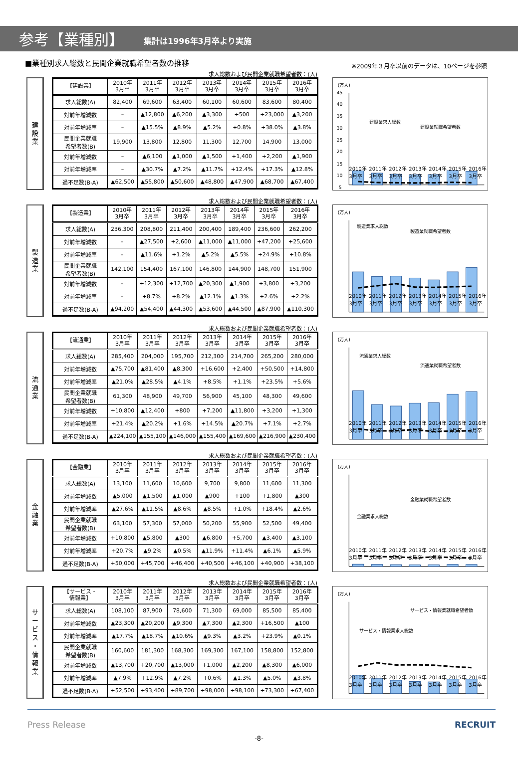参考【業種別】
集計は1996年3月卒より実施
■業種別求人総数と民間企業就職希望者数の推移
※2009年３月卒以前のデータは、10ページを参照
建
設
業
求人総数および民間企業就職希望者数：(人)
| 【建設業】 | 2010年 3月卒 | 2011年 3月卒 | 2012年 3月卒 | 2013年 3月卒 | 2014年 3月卒 | 2015年 3月卒 | 2016年 3月卒 |
| --- | --- | --- | --- | --- | --- | --- | --- |
| 求人総数(A) | 82,400 | 69,600 | 63,400 | 60,100 | 60,600 | 83,600 | 80,400 |
| 対前年増減数 | – | ▲12,800 | ▲6,200 | ▲3,300 | +500 | +23,000 | ▲3,200 |
| 対前年増減率 | – | ▲15.5% | ▲8.9% | ▲5.2% | +0.8% | +38.0% | ▲3.8% |
| 民間企業就職 希望者数(B) | 19,900 | 13,800 | 12,800 | 11,300 | 12,700 | 14,900 | 13,000 |
| 対前年増減数 | – | ▲6,100 | ▲1,000 | ▲1,500 | +1,400 | +2,200 | ▲1,900 |
| 対前年増減率 | – | ▲30.7% | ▲7.2% | ▲11.7% | +12.4% | +17.3% | ▲12.8% |
| 過不足数(B-A) | ▲62,500 | ▲55,800 | ▲50,600 | ▲48,800 | ▲47,900 | ▲68,700 | ▲67,400 |
(万人)
45
40
35
30
25
20
15
10
5
建設業求人総数
建設業就職希望者数
2010年
3月卒 2011年
3月卒 2012年
3月卒 2013年
3月卒 2014年
3月卒 2015年
3月卒 2016年
3月卒
製
造
業
求人総数および民間企業就職希望者数：(人)
| 【製造業】 | 2010年 3月卒 | 2011年 3月卒 | 2012年 3月卒 | 2013年 3月卒 | 2014年 3月卒 | 2015年 3月卒 | 2016年 3月卒 |
| --- | --- | --- | --- | --- | --- | --- | --- |
| 求人総数(A) | 236,300 | 208,800 | 211,400 | 200,400 | 189,400 | 236,600 | 262,200 |
| 対前年増減数 | – | ▲27,500 | +2,600 | ▲11,000 | ▲11,000 | +47,200 | +25,600 |
| 対前年増減率 | – | ▲11.6% | +1.2% | ▲5.2% | ▲5.5% | +24.9% | +10.8% |
| 民間企業就職 希望者数(B) | 142,100 | 154,400 | 167,100 | 146,800 | 144,900 | 148,700 | 151,900 |
| 対前年増減数 | – | +12,300 | +12,700 | ▲20,300 | ▲1,900 | +3,800 | +3,200 |
| 対前年増減率 | – | +8.7% | +8.2% | ▲12.1% | ▲1.3% | +2.6% | +2.2% |
| 過不足数(B-A) | ▲94,200 | ▲54,400 | ▲44,300 | ▲53,600 | ▲44,500 | ▲87,900 | ▲110,300 |
(万人)
製造業求人総数
製造業就職希望者数
2010年
3月卒 2011年
3月卒 2012年
3月卒 2013年
3月卒 2014年
3月卒 2015年
3月卒 2016年
3月卒
流
通
業
求人総数および民間企業就職希望者数：(人)
| 【流通業】 | 2010年 3月卒 | 2011年 3月卒 | 2012年 3月卒 | 2013年 3月卒 | 2014年 3月卒 | 2015年 3月卒 | 2016年 3月卒 |
| --- | --- | --- | --- | --- | --- | --- | --- |
| 求人総数(A) | 285,400 | 204,000 | 195,700 | 212,300 | 214,700 | 265,200 | 280,000 |
| 対前年増減数 | ▲75,700 | ▲81,400 | ▲8,300 | +16,600 | +2,400 | +50,500 | +14,800 |
| 対前年増減率 | ▲21.0% | ▲28.5% | ▲4.1% | +8.5% | +1.1% | +23.5% | +5.6% |
| 民間企業就職 希望者数(B) | 61,300 | 48,900 | 49,700 | 56,900 | 45,100 | 48,300 | 49,600 |
| 対前年増減数 | +10,800 | ▲12,400 | +800 | +7,200 | ▲11,800 | +3,200 | +1,300 |
| 対前年増減率 | +21.4% | ▲20.2% | +1.6% | +14.5% | ▲20.7% | +7.1% | +2.7% |
| 過不足数(B-A) | ▲224,100 | ▲155,100 | ▲146,000 | ▲155,400 | ▲169,600 | ▲216,900 | ▲230,400 |
(万人)
流通業求人総数
流通業就職希望者数
2010年
3月卒 2011年
3月卒 2012年
3月卒 2013年
3月卒 2014年
3月卒 2015年
3月卒 2016年
3月卒
金
融
業
求人総数および民間企業就職希望者数：(人)
| 【金融業】 | 2010年 3月卒 | 2011年 3月卒 | 2012年 3月卒 | 2013年 3月卒 | 2014年 3月卒 | 2015年 3月卒 | 2016年 3月卒 |
| --- | --- | --- | --- | --- | --- | --- | --- |
| 求人総数(A) | 13,100 | 11,600 | 10,600 | 9,700 | 9,800 | 11,600 | 11,300 |
| 対前年増減数 | ▲5,000 | ▲1,500 | ▲1,000 | ▲900 | +100 | +1,800 | ▲300 |
| 対前年増減率 | ▲27.6% | ▲11.5% | ▲8.6% | ▲8.5% | +1.0% | +18.4% | ▲2.6% |
| 民間企業就職 希望者数(B) | 63,100 | 57,300 | 57,000 | 50,200 | 55,900 | 52,500 | 49,400 |
| 対前年増減数 | +10,800 | ▲5,800 | ▲300 | ▲6,800 | +5,700 | ▲3,400 | ▲3,100 |
| 対前年増減率 | +20.7% | ▲9.2% | ▲0.5% | ▲11.9% | +11.4% | ▲6.1% | ▲5.9% |
| 過不足数(B-A) | +50,000 | +45,700 | +46,400 | +40,500 | +46,100 | +40,900 | +38,100 |
(万人)
金融業求人総数
金融業就職希望者数
2010年
3月卒 2011年
3月卒 2012年
3月卒 2013年
3月卒 2014年
3月卒 2015年
3月卒 2016年
3月卒
サ
ー
ビ
ス
・
情
報
業
求人総数および民間企業就職希望者数：(人)
| 【サービス・ 情報業】 | 2010年 3月卒 | 2011年 3月卒 | 2012年 3月卒 | 2013年 3月卒 | 2014年 3月卒 | 2015年 3月卒 | 2016年 3月卒 |
| --- | --- | --- | --- | --- | --- | --- | --- |
| 求人総数(A) | 108,100 | 87,900 | 78,600 | 71,300 | 69,000 | 85,500 | 85,400 |
| 対前年増減数 | ▲23,300 | ▲20,200 | ▲9,300 | ▲7,300 | ▲2,300 | +16,500 | ▲100 |
| 対前年増減率 | ▲17.7% | ▲18.7% | ▲10.6% | ▲9.3% | ▲3.2% | +23.9% | ▲0.1% |
| 民間企業就職 希望者数(B) | 160,600 | 181,300 | 168,300 | 169,300 | 167,100 | 158,800 | 152,800 |
| 対前年増減数 | ▲13,700 | +20,700 | ▲13,000 | +1,000 | ▲2,200 | ▲8,300 | ▲6,000 |
| 対前年増減率 | ▲7.9% | +12.9% | ▲7.2% | +0.6% | ▲1.3% | ▲5.0% | ▲3.8% |
| 過不足数(B-A) | +52,500 | +93,400 | +89,700 | +98,000 | +98,100 | +73,300 | +67,400 |
(万人)
サービス・情報業求人総数
サービス・情報業就職希望者数
2010年
3月卒 2011年
3月卒 2012年
3月卒 2013年
3月卒 2014年
3月卒 2015年
3月卒 2016年
3月卒
Press Release RECRUIT
-8-